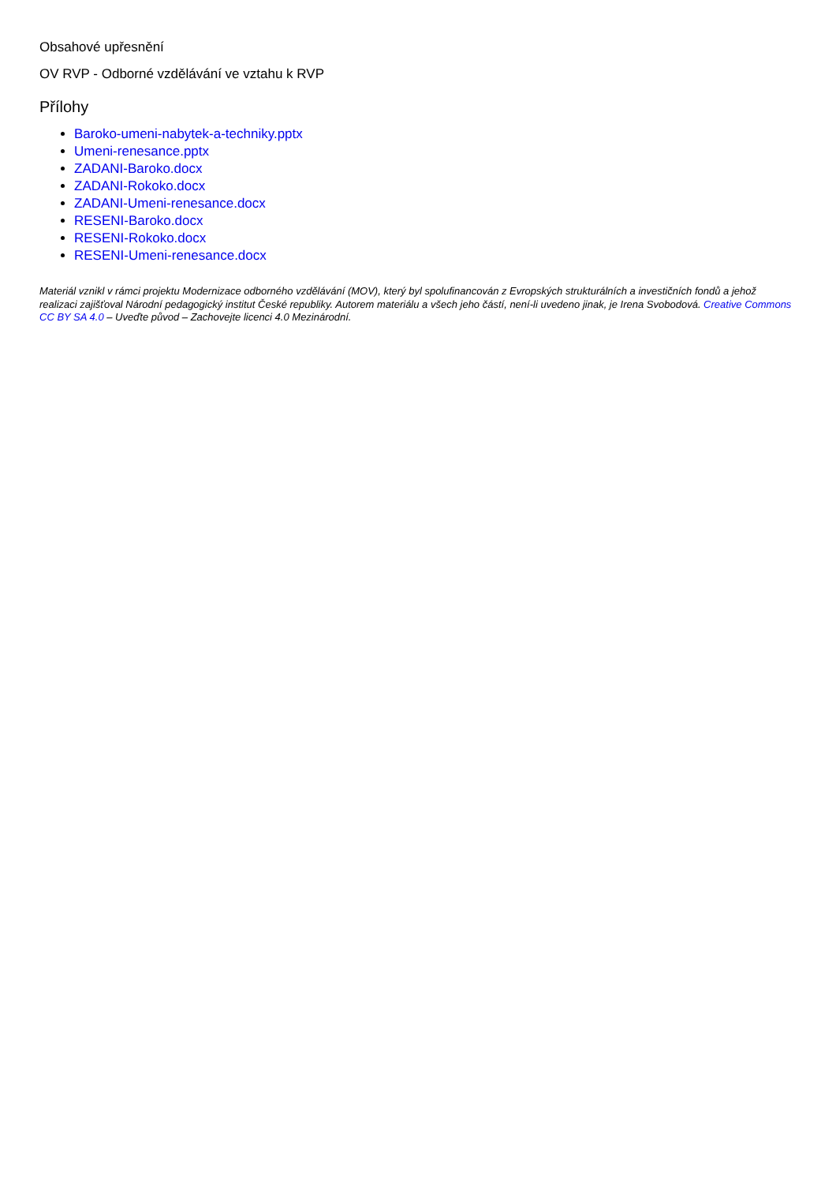Obsahové upřesnění
OV RVP - Odborné vzdělávání ve vztahu k RVP
Přílohy
Baroko-umeni-nabytek-a-techniky.pptx
Umeni-renesance.pptx
ZADANI-Baroko.docx
ZADANI-Rokoko.docx
ZADANI-Umeni-renesance.docx
RESENI-Baroko.docx
RESENI-Rokoko.docx
RESENI-Umeni-renesance.docx
Materiál vznikl v rámci projektu Modernizace odborného vzdělávání (MOV), který byl spolufinancován z Evropských strukturálních a investičních fondů a jehož realizaci zajišťoval Národní pedagogický institut České republiky. Autorem materiálu a všech jeho částí, není-li uvedeno jinak, je Irena Svobodová. Creative Commons CC BY SA 4.0 – Uveďte původ – Zachovejte licenci 4.0 Mezinárodní.